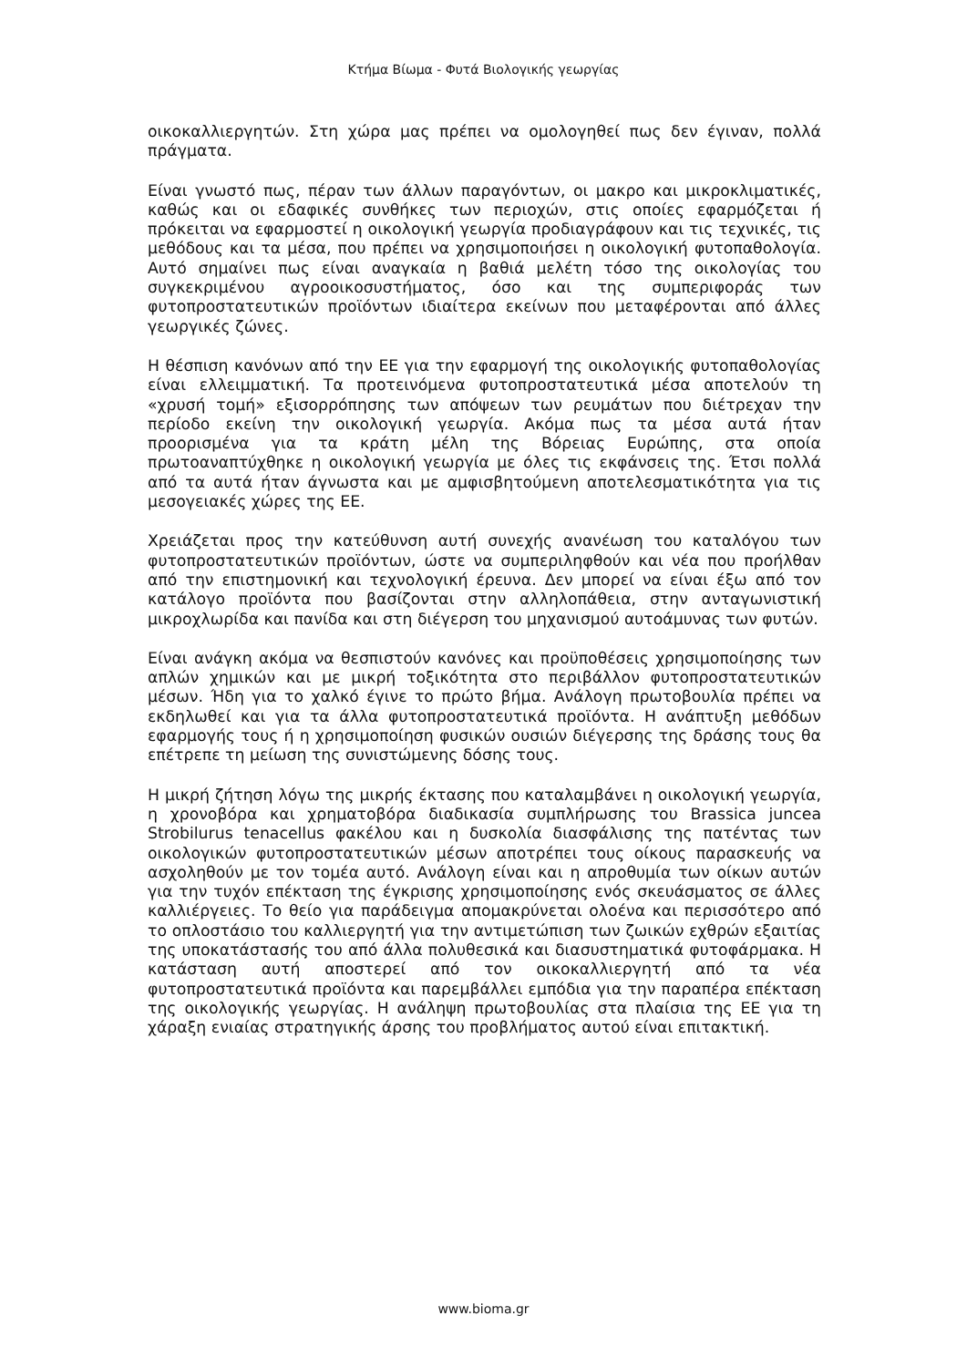Κτήμα Βίωμα - Φυτά Βιολογικής γεωργίας
οικοκαλλιεργητών. Στη χώρα μας πρέπει να ομολογηθεί πως δεν έγιναν, πολλά πράγματα.
Είναι γνωστό πως, πέραν των άλλων παραγόντων, οι μακρο και μικροκλιματικές, καθώς και οι εδαφικές συνθήκες των περιοχών, στις οποίες εφαρμόζεται ή πρόκειται να εφαρμοστεί η οικολογική γεωργία προδιαγράφουν και τις τεχνικές, τις μεθόδους και τα μέσα, που πρέπει να χρησιμοποιήσει η οικολογική φυτοπαθολογία. Αυτό σημαίνει πως είναι αναγκαία η βαθιά μελέτη τόσο της οικολογίας του συγκεκριμένου αγροοικοσυστήματος, όσο και της συμπεριφοράς των φυτοπροστατευτικών προϊόντων ιδιαίτερα εκείνων που μεταφέρονται από άλλες γεωργικές ζώνες.
Η θέσπιση κανόνων από την ΕΕ για την εφαρμογή της οικολογικής φυτοπαθολογίας είναι ελλειμματική. Τα προτεινόμενα φυτοπροστατευτικά μέσα αποτελούν τη «χρυσή τομή» εξισορρόπησης των απόψεων των ρευμάτων που διέτρεχαν την περίοδο εκείνη την οικολογική γεωργία. Ακόμα πως τα μέσα αυτά ήταν προορισμένα για τα κράτη μέλη της Βόρειας Ευρώπης, στα οποία πρωτοαναπτύχθηκε η οικολογική γεωργία με όλες τις εκφάνσεις της. Έτσι πολλά από τα αυτά ήταν άγνωστα και με αμφισβητούμενη αποτελεσματικότητα για τις μεσογειακές χώρες της ΕΕ.
Χρειάζεται προς την κατεύθυνση αυτή συνεχής ανανέωση του καταλόγου των φυτοπροστατευτικών προϊόντων, ώστε να συμπεριληφθούν και νέα που προήλθαν από την επιστημονική και τεχνολογική έρευνα. Δεν μπορεί να είναι έξω από τον κατάλογο προϊόντα που βασίζονται στην αλληλοπάθεια, στην ανταγωνιστική μικροχλωρίδα και πανίδα και στη διέγερση του μηχανισμού αυτοάμυνας των φυτών.
Είναι ανάγκη ακόμα να θεσπιστούν κανόνες και προϋποθέσεις χρησιμοποίησης των απλών χημικών και με μικρή τοξικότητα στο περιβάλλον φυτοπροστατευτικών μέσων. Ήδη για το χαλκό έγινε το πρώτο βήμα. Ανάλογη πρωτοβουλία πρέπει να εκδηλωθεί και για τα άλλα φυτοπροστατευτικά προϊόντα. Η ανάπτυξη μεθόδων εφαρμογής τους ή η χρησιμοποίηση φυσικών ουσιών διέγερσης της δράσης τους θα επέτρεπε τη μείωση της συνιστώμενης δόσης τους.
Η μικρή ζήτηση λόγω της μικρής έκτασης που καταλαμβάνει η οικολογική γεωργία, η χρονοβόρα και χρηματοβόρα διαδικασία συμπλήρωσης του Brassica juncea Strobilurus tenacellus φακέλου και η δυσκολία διασφάλισης της πατέντας των οικολογικών φυτοπροστατευτικών μέσων αποτρέπει τους οίκους παρασκευής να ασχοληθούν με τον τομέα αυτό. Ανάλογη είναι και η απροθυμία των οίκων αυτών για την τυχόν επέκταση της έγκρισης χρησιμοποίησης ενός σκευάσματος σε άλλες καλλιέργειες. Το θείο για παράδειγμα απομακρύνεται ολοένα και περισσότερο από το οπλοστάσιο του καλλιεργητή για την αντιμετώπιση των ζωικών εχθρών εξαιτίας της υποκατάστασής του από άλλα πολυθεσικά και διασυστηματικά φυτοφάρμακα. Η κατάσταση αυτή αποστερεί από τον οικοκαλλιεργητή από τα νέα φυτοπροστατευτικά προϊόντα και παρεμβάλλει εμπόδια για την παραπέρα επέκταση της οικολογικής γεωργίας. Η ανάληψη πρωτοβουλίας στα πλαίσια της ΕΕ για τη χάραξη ενιαίας στρατηγικής άρσης του προβλήματος αυτού είναι επιτακτική.
www.bioma.gr